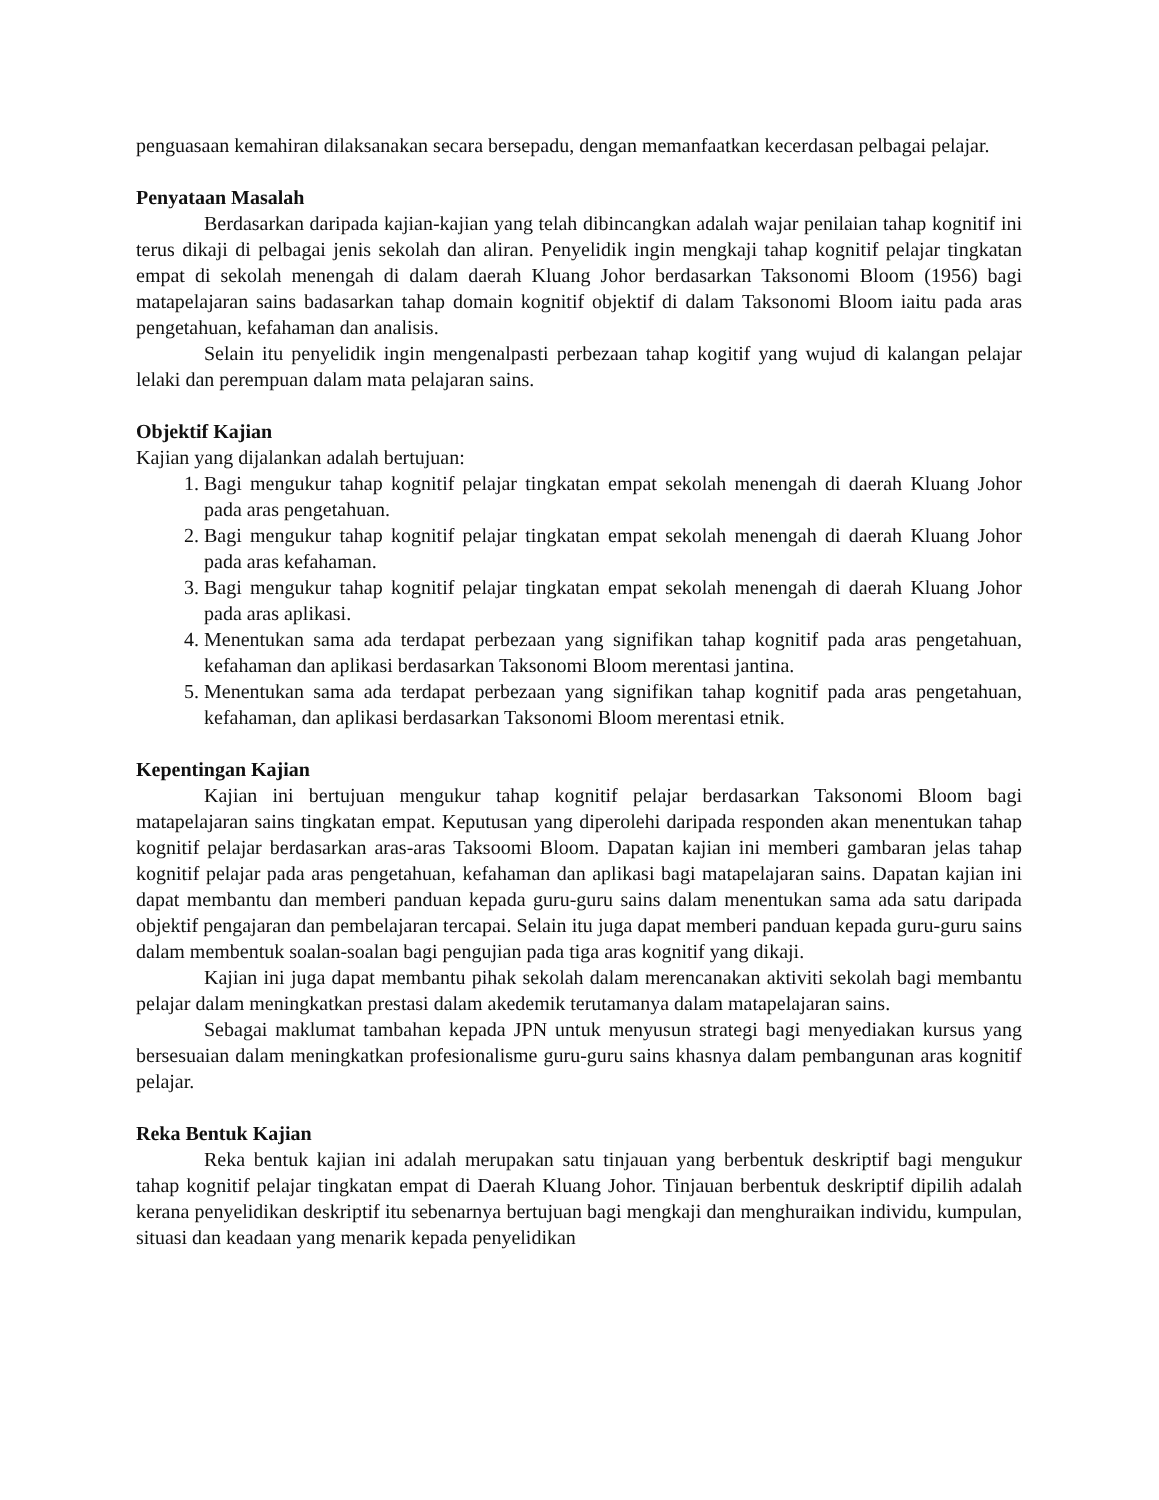penguasaan kemahiran dilaksanakan secara bersepadu, dengan memanfaatkan kecerdasan pelbagai pelajar.
Penyataan Masalah
Berdasarkan daripada kajian-kajian yang telah dibincangkan adalah wajar penilaian tahap kognitif ini terus dikaji di pelbagai jenis sekolah dan aliran. Penyelidik ingin mengkaji tahap kognitif pelajar tingkatan empat di sekolah menengah di dalam daerah Kluang Johor berdasarkan Taksonomi Bloom (1956) bagi matapelajaran sains badasarkan tahap domain kognitif objektif di dalam Taksonomi Bloom iaitu pada aras pengetahuan, kefahaman dan analisis.
Selain itu penyelidik ingin mengenalpasti perbezaan tahap kogitif yang wujud di kalangan pelajar lelaki dan perempuan dalam mata pelajaran sains.
Objektif Kajian
Kajian yang dijalankan adalah bertujuan:
1. Bagi mengukur tahap kognitif pelajar tingkatan empat sekolah menengah di daerah Kluang Johor pada aras pengetahuan.
2. Bagi mengukur tahap kognitif pelajar tingkatan empat sekolah menengah di daerah Kluang Johor pada aras kefahaman.
3. Bagi mengukur tahap kognitif pelajar tingkatan empat sekolah menengah di daerah Kluang Johor pada aras aplikasi.
4. Menentukan sama ada terdapat perbezaan yang signifikan tahap kognitif pada aras pengetahuan, kefahaman dan aplikasi berdasarkan Taksonomi Bloom merentasi jantina.
5. Menentukan sama ada terdapat perbezaan yang signifikan tahap kognitif pada aras pengetahuan, kefahaman, dan aplikasi berdasarkan Taksonomi Bloom merentasi etnik.
Kepentingan Kajian
Kajian ini bertujuan mengukur tahap kognitif pelajar berdasarkan Taksonomi Bloom bagi matapelajaran sains tingkatan empat. Keputusan yang diperolehi daripada responden akan menentukan tahap kognitif pelajar berdasarkan aras-aras Taksoomi Bloom. Dapatan kajian ini memberi gambaran jelas tahap kognitif pelajar pada aras pengetahuan, kefahaman dan aplikasi bagi matapelajaran sains. Dapatan kajian ini dapat membantu dan memberi panduan kepada guru-guru sains dalam menentukan sama ada satu daripada objektif pengajaran dan pembelajaran tercapai. Selain itu juga dapat memberi panduan kepada guru-guru sains dalam membentuk soalan-soalan bagi pengujian pada tiga aras kognitif yang dikaji.
Kajian ini juga dapat membantu pihak sekolah dalam merencanakan aktiviti sekolah bagi membantu pelajar dalam meningkatkan prestasi dalam akedemik terutamanya dalam matapelajaran sains.
Sebagai maklumat tambahan kepada JPN untuk menyusun strategi bagi menyediakan kursus yang bersesuaian dalam meningkatkan profesionalisme guru-guru sains khasnya dalam pembangunan aras kognitif pelajar.
Reka Bentuk Kajian
Reka bentuk kajian ini adalah merupakan satu tinjauan yang berbentuk deskriptif bagi mengukur tahap kognitif pelajar tingkatan empat di Daerah Kluang Johor. Tinjauan berbentuk deskriptif dipilih adalah kerana penyelidikan deskriptif itu sebenarnya bertujuan bagi mengkaji dan menghuraikan individu, kumpulan, situasi dan keadaan yang menarik kepada penyelidikan